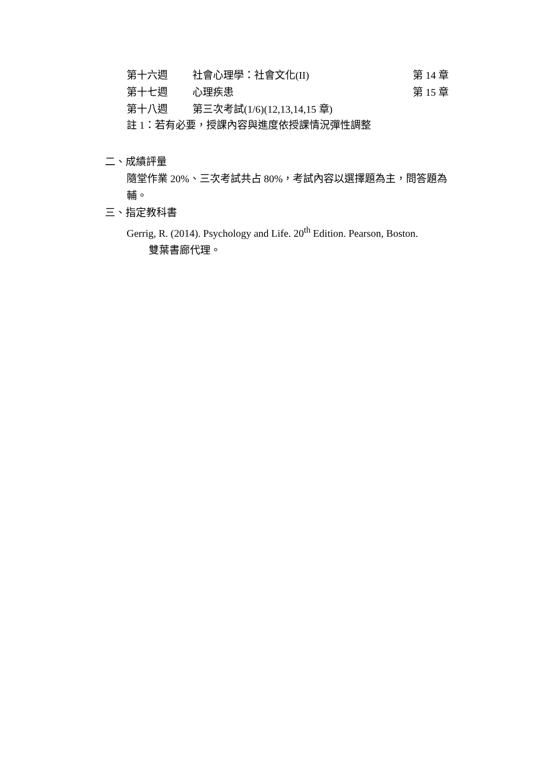| 第十六週 | 社會心理學：社會文化(II) | 第 14 章 |
| 第十七週 | 心理疾患 | 第 15 章 |
| 第十八週 | 第三次考試(1/6)(12,13,14,15 章) | |
註 1：若有必要，授課內容與進度依授課情況彈性調整
二、成績評量
隨堂作業 20%、三次考試共占 80%，考試內容以選擇題為主，問答題為輔。
三、指定教科書
Gerrig, R. (2014). Psychology and Life. 20<sup>th</sup> Edition. Pearson, Boston.
雙葉書廊代理。